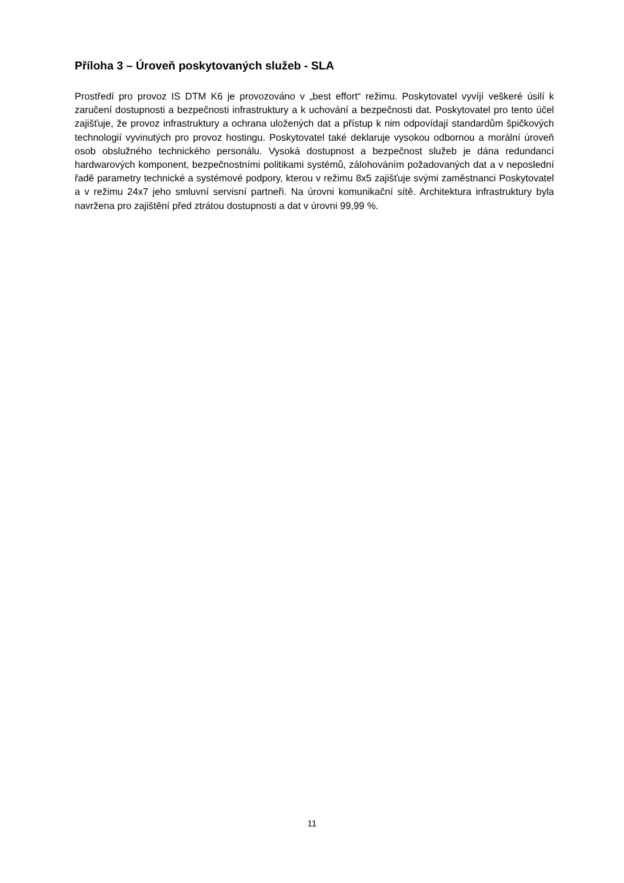Příloha 3 – Úroveň poskytovaných služeb - SLA
Prostředí pro provoz IS DTM K6 je provozováno v „best effort“ režimu. Poskytovatel vyvíjí veškeré úsilí k zaručení dostupnosti a bezpečnosti infrastruktury a k uchování a bezpečnosti dat. Poskytovatel pro tento účel zajišťuje, že provoz infrastruktury a ochrana uložených dat a přístup k nim odpovídají standardům špičkových technologií vyvinutých pro provoz hostingu. Poskytovatel také deklaruje vysokou odbornou a morální úroveň osob obslužného technického personálu. Vysoká dostupnost a bezpečnost služeb je dána redundancí hardwarových komponent, bezpečnostními politikami systémů, zálohováním požadovaných dat a v neposlední řadě parametry technické a systémové podpory, kterou v režimu 8x5 zajišťuje svými zaměstnanci Poskytovatel a v režimu 24x7 jeho smluvní servisní partneři. Na úrovni komunikační sítě. Architektura infrastruktury byla navržena pro zajištění před ztrátou dostupnosti a dat v úrovni 99,99 %.
11